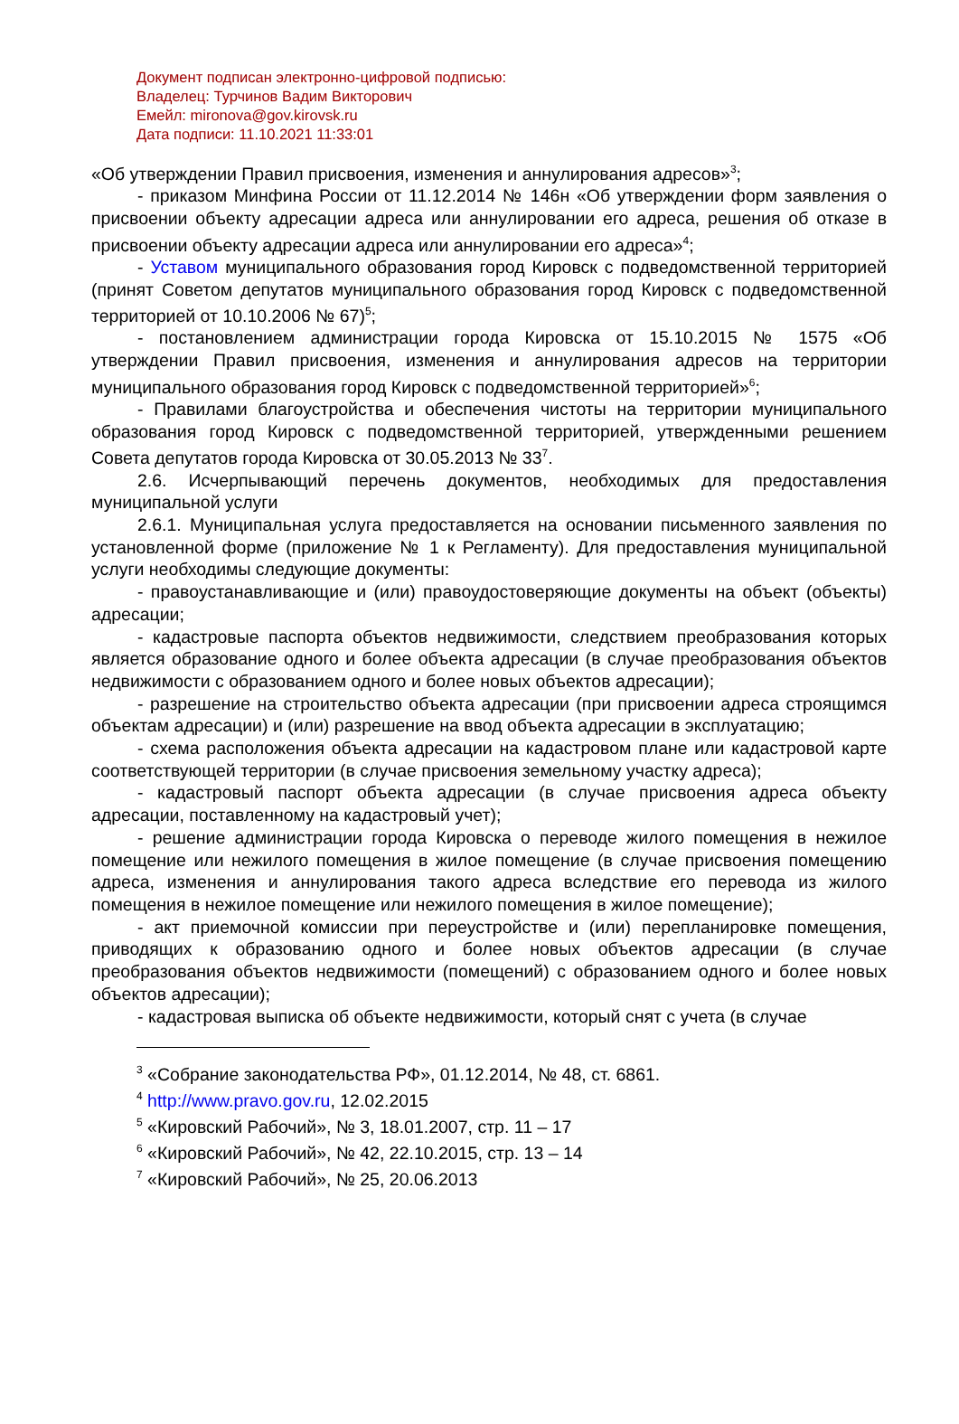Документ подписан электронно-цифровой подписью:
Владелец: Турчинов Вадим Викторович
Емейл: mironova@gov.kirovsk.ru
Дата подписи: 11.10.2021 11:33:01
«Об утверждении Правил присвоения, изменения и аннулирования адресов»<sup>3</sup>;
- приказом Минфина России от 11.12.2014 № 146н «Об утверждении форм заявления о присвоении объекту адресации адреса или аннулировании его адреса, решения об отказе в присвоении объекту адресации адреса или аннулировании его адреса»<sup>4</sup>;
- Уставом муниципального образования город Кировск с подведомственной территорией (принят Советом депутатов муниципального образования город Кировск с подведомственной территорией от 10.10.2006 № 67)<sup>5</sup>;
- постановлением администрации города Кировска от 15.10.2015 № 1575 «Об утверждении Правил присвоения, изменения и аннулирования адресов на территории муниципального образования город Кировск с подведомственной территорией»<sup>6</sup>;
- Правилами благоустройства и обеспечения чистоты на территории муниципального образования город Кировск с подведомственной территорией, утвержденными решением Совета депутатов города Кировска от 30.05.2013 № 33<sup>7</sup>.
2.6. Исчерпывающий перечень документов, необходимых для предоставления муниципальной услуги
2.6.1. Муниципальная услуга предоставляется на основании письменного заявления по установленной форме (приложение № 1 к Регламенту). Для предоставления муниципальной услуги необходимы следующие документы:
- правоустанавливающие и (или) правоудостоверяющие документы на объект (объекты) адресации;
- кадастровые паспорта объектов недвижимости, следствием преобразования которых является образование одного и более объекта адресации (в случае преобразования объектов недвижимости с образованием одного и более новых объектов адресации);
- разрешение на строительство объекта адресации (при присвоении адреса строящимся объектам адресации) и (или) разрешение на ввод объекта адресации в эксплуатацию;
- схема расположения объекта адресации на кадастровом плане или кадастровой карте соответствующей территории (в случае присвоения земельному участку адреса);
- кадастровый паспорт объекта адресации (в случае присвоения адреса объекту адресации, поставленному на кадастровый учет);
- решение администрации города Кировска о переводе жилого помещения в нежилое помещение или нежилого помещения в жилое помещение (в случае присвоения помещению адреса, изменения и аннулирования такого адреса вследствие его перевода из жилого помещения в нежилое помещение или нежилого помещения в жилое помещение);
- акт приемочной комиссии при переустройстве и (или) перепланировке помещения, приводящих к образованию одного и более новых объектов адресации (в случае преобразования объектов недвижимости (помещений) с образованием одного и более новых объектов адресации);
- кадастровая выписка об объекте недвижимости, который снят с учета (в случае
<sup>3</sup> «Собрание законодательства РФ», 01.12.2014, № 48, ст. 6861.
<sup>4</sup> http://www.pravo.gov.ru, 12.02.2015
<sup>5</sup> «Кировский Рабочий», № 3, 18.01.2007, стр. 11 – 17
<sup>6</sup> «Кировский Рабочий», № 42, 22.10.2015, стр. 13 – 14
<sup>7</sup> «Кировский Рабочий», № 25, 20.06.2013